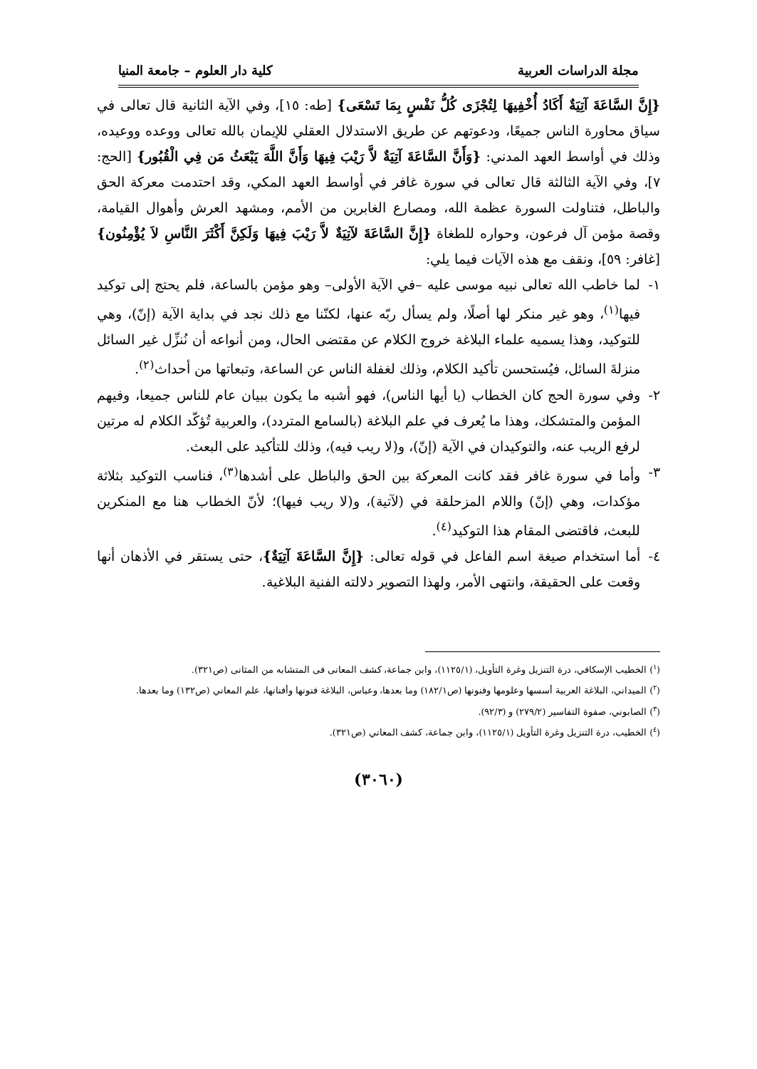مجلة الدراسات العربية كلية دار العلوم – جامعة المنيا
{إِنَّ السَّاعَةَ آتِيَةٌ أَكَادُ أُخْفِيهَا لِتُجْزَى كُلُّ نَفْسٍ بِمَا تَسْعَى} [طه: ١٥]، وفي الآية الثانية قال تعالى في سياق محاورة الناس جميعًا، ودعوتهم عن طريق الاستدلال العقلي للإيمان بالله تعالى ووعده ووعيده، وذلك في أواسط العهد المدني: {وَأَنَّ السَّاعَةَ آتِيَةٌ لاَّ رَيْبَ فِيهَا وَأَنَّ اللَّهَ يَبْعَثُ مَن فِي الْقُبُور} [الحج: ٧]، وفي الآية الثالثة قال تعالى في سورة غافر في أواسط العهد المكي، وقد احتدمت معركة الحق والباطل، فتناولت السورة عظمة الله، ومصارع الغابرين من الأمم، ومشهد العرش وأهوال القيامة، وقصة مؤمن آل فرعون، وحواره للطغاة {إِنَّ السَّاعَةَ لآتِيَةٌ لاَّ رَيْبَ فِيهَا وَلَكِنَّ أَكْثَرَ النَّاسِ لاَ يُؤْمِنُون} [غافر: ٥٩]، ونقف مع هذه الآيات فيما يلي:
١- لما خاطب الله تعالى نبيه موسى عليه –في الآية الأولى– وهو مؤمن بالساعة، فلم يحتج إلى توكيد فيها<sup>(١)</sup>، وهو غير منكر لها أصلًا، ولم يسأل ربّه عنها، لكنّنا مع ذلك نجد في بداية الآية (إنّ)، وهي للتوكيد، وهذا يسميه علماء البلاغة خروج الكلام عن مقتضى الحال، ومن أنواعه أن نُنزِّل غير السائل منزلةَ السائل، فيُستحسن تأكيد الكلام، وذلك لغفلة الناس عن الساعة، وتبعاتها من أحداث<sup>(٢)</sup>.
٢- وفي سورة الحج كان الخطاب (يا أيها الناس)، فهو أشبه ما يكون ببيان عام للناس جميعا، وفيهم المؤمن والمتشكك، وهذا ما يُعرف في علم البلاغة (بالسامع المتردد)، والعربية تُؤكّد الكلام له مرتين لرفع الريب عنه، والتوكيدان في الآية (إنّ)، و(لا ريب فيه)، وذلك للتأكيد على البعث.
٣- وأما في سورة غافر فقد كانت المعركة بين الحق والباطل على أشدها<sup>(٣)</sup>، فناسب التوكيد بثلاثة مؤكدات، وهي (إنّ) واللام المزحلقة في (لآتية)، و(لا ريب فيها)؛ لأنّ الخطاب هنا مع المنكرين للبعث، فاقتضى المقام هذا التوكيد<sup>(٤)</sup>.
٤- أما استخدام صيغة اسم الفاعل في قوله تعالى: {إِنَّ السَّاعَةَ آتِيَةٌ}، حتى يستقر في الأذهان أنها وقعت على الحقيقة، وانتهى الأمر، ولهذا التصوير دلالته الفنية البلاغية.
(<sup>١</sup>) الخطيب الإسكافي، درة التنزيل وغرة التأويل، (١١٢٥/١)، وابن جماعة، كشف المعانى فى المتشابه من المثانى (ص٣٢١).
(<sup>٢</sup>) الميداني، البلاغة العربية أسسها وعلومها وفنونها (ص١٨٢/١) وما بعدها، وعباس، البلاغة فنونها وأفنانها، علم المعاني (ص١٣٢) وما بعدها.
(<sup>٣</sup>) الصابوني، صفوة التفاسير (٢٧٩/٢) و (٩٢/٣).
(<sup>٤</sup>) الخطيب، درة التنزيل وغرة التأويل (١١٢٥/١)، وابن جماعة، كشف المعاني (ص٣٢١).
(٣٠٦٠)